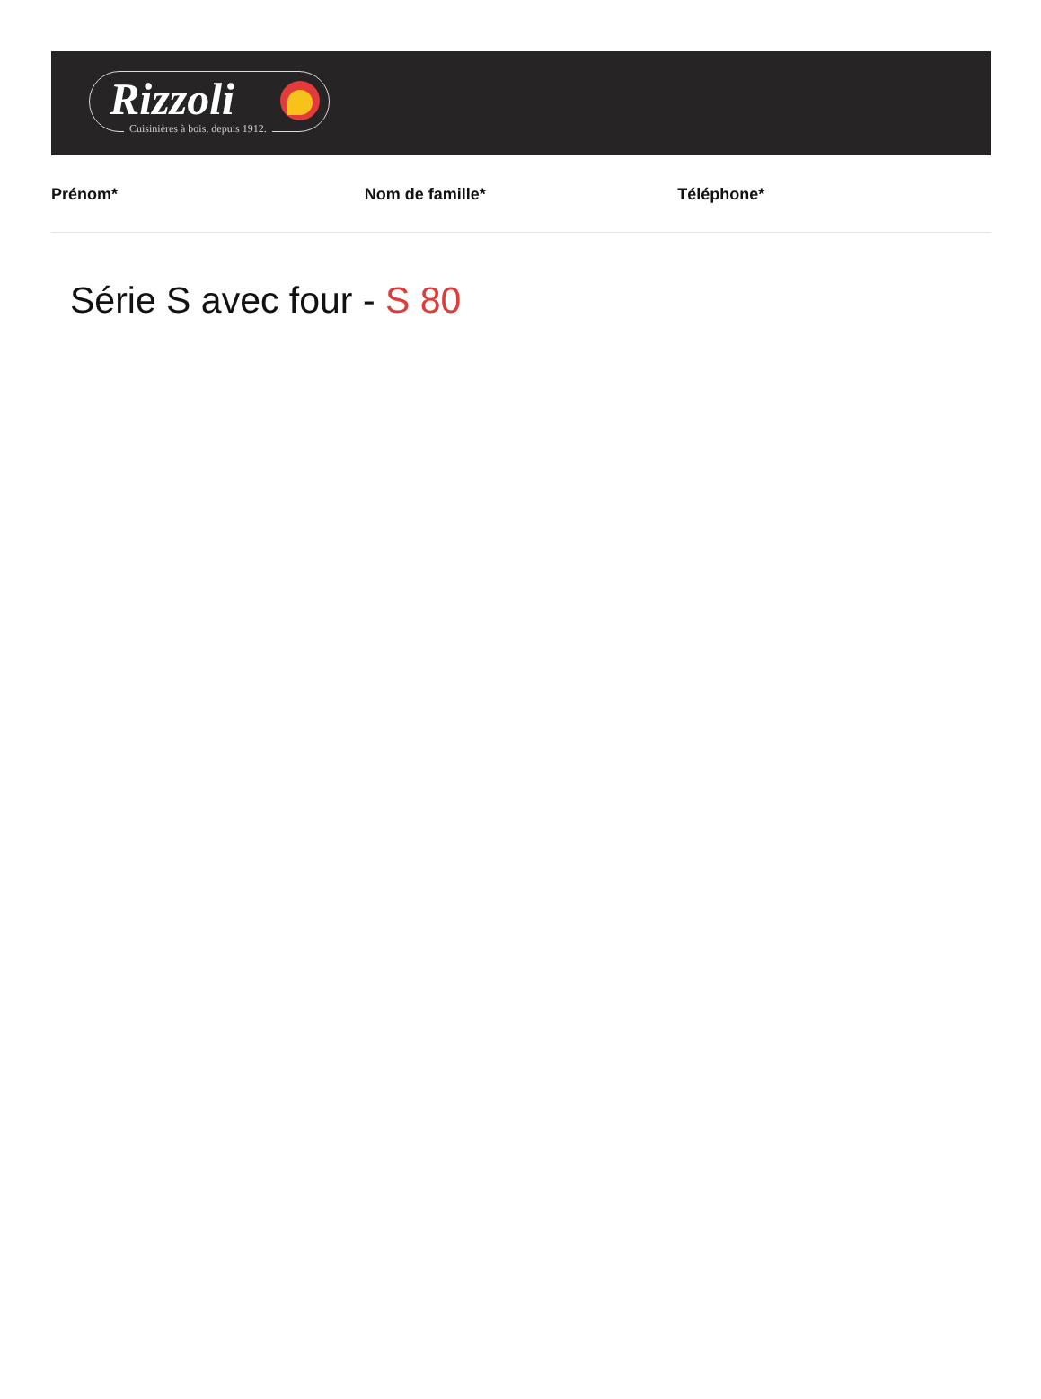Rizzoli
Cuisinières à bois, depuis 1912.
Prénom* Nom de famille* Téléphone*
Série S avec four - S 80